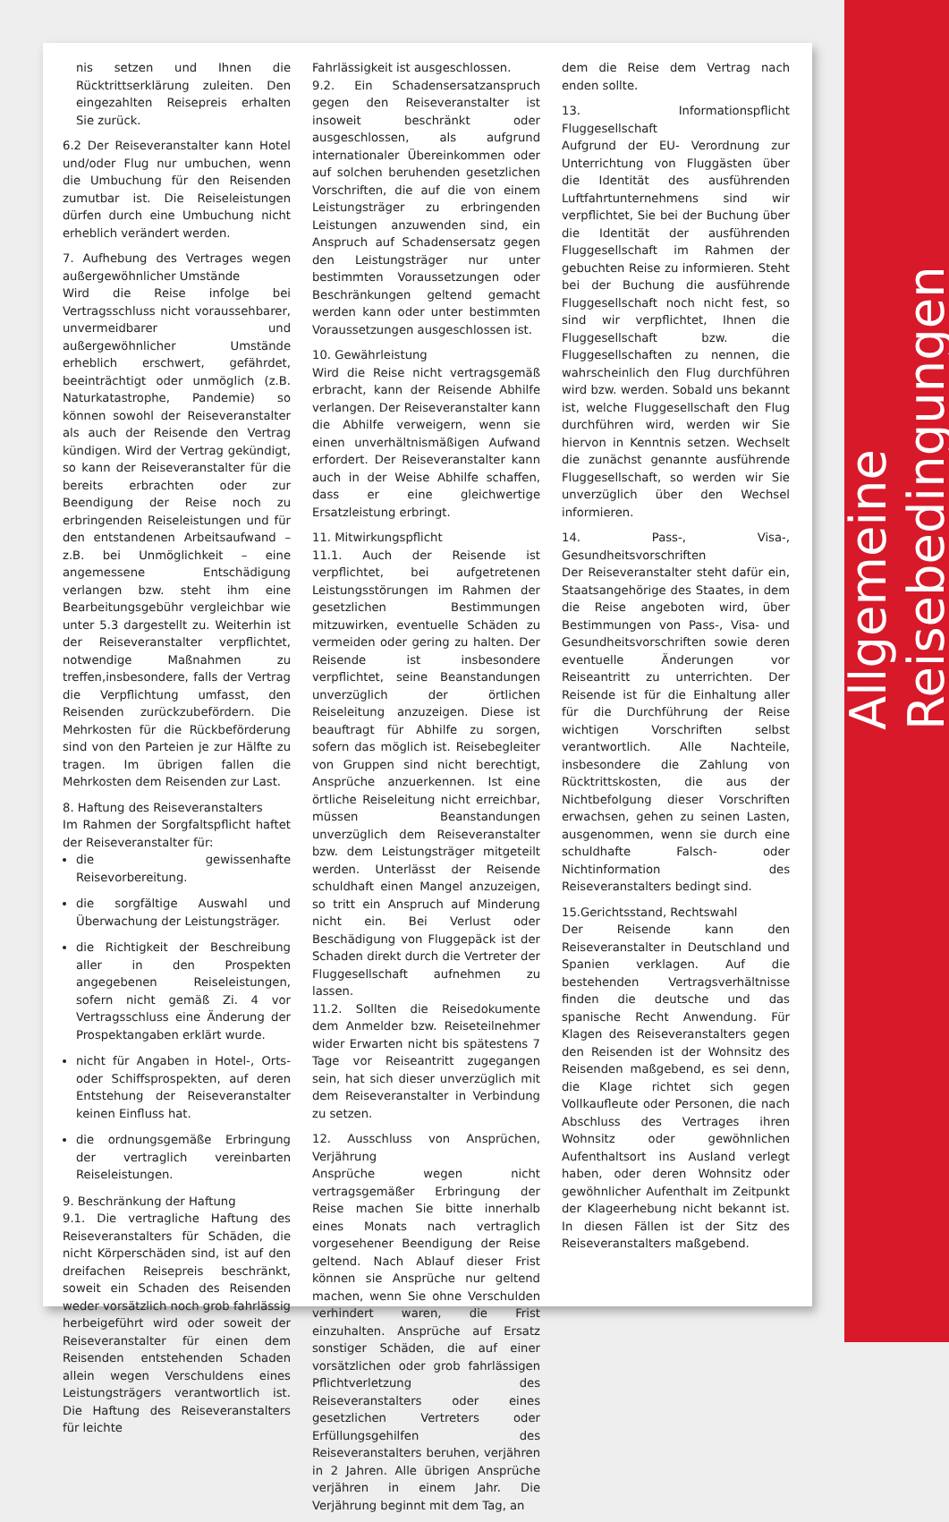nis setzen und Ihnen die Rücktrittserklärung zuleiten. Den eingezahlten Reisepreis erhalten Sie zurück.
6.2 Der Reiseveranstalter kann Hotel und/oder Flug nur umbuchen, wenn die Umbuchung für den Reisenden zumutbar ist. Die Reiseleistungen dürfen durch eine Umbuchung nicht erheblich verändert werden.
7. Aufhebung des Vertrages wegen außergewöhnlicher Umstände
Wird die Reise infolge bei Vertragsschluss nicht voraussehbarer, unvermeidbarer und außergewöhnlicher Umstände erheblich erschwert, gefährdet, beeinträchtigt oder unmöglich (z.B. Naturkatastrophe, Pandemie) so können sowohl der Reiseveranstalter als auch der Reisende den Vertrag kündigen. Wird der Vertrag gekündigt, so kann der Reiseveranstalter für die bereits erbrachten oder zur Beendigung der Reise noch zu erbringenden Reiseleistungen und für den entstandenen Arbeitsaufwand – z.B. bei Unmöglichkeit – eine angemessene Entschädigung verlangen bzw. steht ihm eine Bearbeitungsgebühr vergleichbar wie unter 5.3 dargestellt zu. Weiterhin ist der Reiseveranstalter verpflichtet, notwendige Maßnahmen zu treffen,insbesondere, falls der Vertrag die Verpflichtung umfasst, den Reisenden zurückzubefördern. Die Mehrkosten für die Rückbeförderung sind von den Parteien je zur Hälfte zu tragen. Im übrigen fallen die Mehrkosten dem Reisenden zur Last.
8. Haftung des Reiseveranstalters
Im Rahmen der Sorgfaltspflicht haftet der Reiseveranstalter für:
die gewissenhafte Reisevorbereitung.
die sorgfältige Auswahl und Überwachung der Leistungsträger.
die Richtigkeit der Beschreibung aller in den Prospekten angegebenen Reiseleistungen, sofern nicht gemäß Zi. 4 vor Vertragsschluss eine Änderung der Prospektangaben erklärt wurde.
nicht für Angaben in Hotel-, Orts- oder Schiffsprospekten, auf deren Entstehung der Reiseveranstalter keinen Einfluss hat.
die ordnungsgemäße Erbringung der vertraglich vereinbarten Reiseleistungen.
9. Beschränkung der Haftung
9.1. Die vertragliche Haftung des Reiseveranstalters für Schäden, die nicht Körperschäden sind, ist auf den dreifachen Reisepreis beschränkt, soweit ein Schaden des Reisenden weder vorsätzlich noch grob fahrlässig herbeigeführt wird oder soweit der Reiseveranstalter für einen dem Reisenden entstehenden Schaden allein wegen Verschuldens eines Leistungsträgers verantwortlich ist. Die Haftung des Reiseveranstalters für leichte
Fahrlässigkeit ist ausgeschlossen.
9.2. Ein Schadensersatzanspruch gegen den Reiseveranstalter ist insoweit beschränkt oder ausgeschlossen, als aufgrund internationaler Übereinkommen oder auf solchen beruhenden gesetzlichen Vorschriften, die auf die von einem Leistungsträger zu erbringenden Leistungen anzuwenden sind, ein Anspruch auf Schadensersatz gegen den Leistungsträger nur unter bestimmten Voraussetzungen oder Beschränkungen geltend gemacht werden kann oder unter bestimmten Voraussetzungen ausgeschlossen ist.
10. Gewährleistung
Wird die Reise nicht vertragsgemäß erbracht, kann der Reisende Abhilfe verlangen. Der Reiseveranstalter kann die Abhilfe verweigern, wenn sie einen unverhältnismäßigen Aufwand erfordert. Der Reiseveranstalter kann auch in der Weise Abhilfe schaffen, dass er eine gleichwertige Ersatzleistung erbringt.
11. Mitwirkungspflicht
11.1. Auch der Reisende ist verpflichtet, bei aufgetretenen Leistungsstörungen im Rahmen der gesetzlichen Bestimmungen mitzuwirken, eventuelle Schäden zu vermeiden oder gering zu halten. Der Reisende ist insbesondere verpflichtet, seine Beanstandungen unverzüglich der örtlichen Reiseleitung anzuzeigen. Diese ist beauftragt für Abhilfe zu sorgen, sofern das möglich ist. Reisebegleiter von Gruppen sind nicht berechtigt, Ansprüche anzuerkennen. Ist eine örtliche Reiseleitung nicht erreichbar, müssen Beanstandungen unverzüglich dem Reiseveranstalter bzw. dem Leistungsträger mitgeteilt werden. Unterlässt der Reisende schuldhaft einen Mangel anzuzeigen, so tritt ein Anspruch auf Minderung nicht ein. Bei Verlust oder Beschädigung von Fluggepäck ist der Schaden direkt durch die Vertreter der Fluggesellschaft aufnehmen zu lassen.
11.2. Sollten die Reisedokumente dem Anmelder bzw. Reiseteilnehmer wider Erwarten nicht bis spätestens 7 Tage vor Reiseantritt zugegangen sein, hat sich dieser unverzüglich mit dem Reiseveranstalter in Verbindung zu setzen.
12. Ausschluss von Ansprüchen, Verjährung
Ansprüche wegen nicht vertragsgemäßer Erbringung der Reise machen Sie bitte innerhalb eines Monats nach vertraglich vorgesehener Beendigung der Reise geltend. Nach Ablauf dieser Frist können sie Ansprüche nur geltend machen, wenn Sie ohne Verschulden verhindert waren, die Frist einzuhalten. Ansprüche auf Ersatz sonstiger Schäden, die auf einer vorsätzlichen oder grob fahrlässigen Pflichtverletzung des Reiseveranstalters oder eines gesetzlichen Vertreters oder Erfüllungsgehilfen des Reiseveranstalters beruhen, verjähren in 2 Jahren. Alle übrigen Ansprüche verjähren in einem Jahr. Die Verjährung beginnt mit dem Tag, an
dem die Reise dem Vertrag nach enden sollte.
13. Informationspflicht Fluggesellschaft
Aufgrund der EU- Verordnung zur Unterrichtung von Fluggästen über die Identität des ausführenden Luftfahrtunternehmens sind wir verpflichtet, Sie bei der Buchung über die Identität der ausführenden Fluggesellschaft im Rahmen der gebuchten Reise zu informieren. Steht bei der Buchung die ausführende Fluggesellschaft noch nicht fest, so sind wir verpflichtet, Ihnen die Fluggesellschaft bzw. die Fluggesellschaften zu nennen, die wahrscheinlich den Flug durchführen wird bzw. werden. Sobald uns bekannt ist, welche Fluggesellschaft den Flug durchführen wird, werden wir Sie hiervon in Kenntnis setzen. Wechselt die zunächst genannte ausführende Fluggesellschaft, so werden wir Sie unverzüglich über den Wechsel informieren.
14. Pass-, Visa-, Gesundheitsvorschriften
Der Reiseveranstalter steht dafür ein, Staatsangehörige des Staates, in dem die Reise angeboten wird, über Bestimmungen von Pass-, Visa- und Gesundheitsvorschriften sowie deren eventuelle Änderungen vor Reiseantritt zu unterrichten. Der Reisende ist für die Einhaltung aller für die Durchführung der Reise wichtigen Vorschriften selbst verantwortlich. Alle Nachteile, insbesondere die Zahlung von Rücktrittskosten, die aus der Nichtbefolgung dieser Vorschriften erwachsen, gehen zu seinen Lasten, ausgenommen, wenn sie durch eine schuldhafte Falsch- oder Nichtinformation des Reiseveranstalters bedingt sind.
15.Gerichtsstand, Rechtswahl
Der Reisende kann den Reiseveranstalter in Deutschland und Spanien verklagen. Auf die bestehenden Vertragsverhältnisse finden die deutsche und das spanische Recht Anwendung. Für Klagen des Reiseveranstalters gegen den Reisenden ist der Wohnsitz des Reisenden maßgebend, es sei denn, die Klage richtet sich gegen Vollkaufleute oder Personen, die nach Abschluss des Vertrages ihren Wohnsitz oder gewöhnlichen Aufenthaltsort ins Ausland verlegt haben, oder deren Wohnsitz oder gewöhnlicher Aufenthalt im Zeitpunkt der Klageerhebung nicht bekannt ist. In diesen Fällen ist der Sitz des Reiseveranstalters maßgebend.
Allgemeine Reisebedingungen